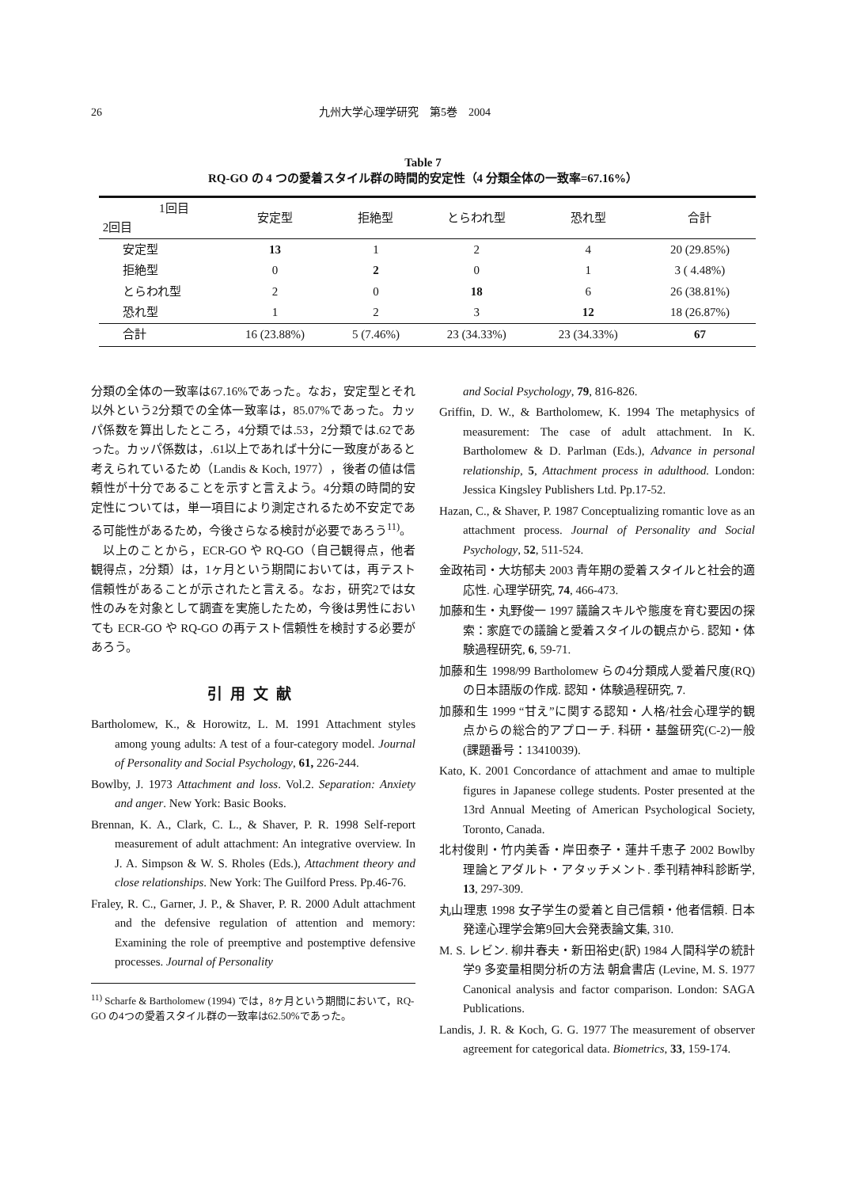26 九州大学心理学研究　第5巻　2004
Table 7
RQ-GO の 4 つの愛着スタイル群の時間的安定性（4 分類全体の一致率=67.16%）
| 1回目 2回目 | 安定型 | 拒絶型 | とらわれ型 | 恐れ型 | 合計 |
| --- | --- | --- | --- | --- | --- |
| 安定型 | 13 | 1 | 2 | 4 | 20 (29.85%) |
| 拒絶型 | 0 | 2 | 0 | 1 | 3 ( 4.48%) |
| とらわれ型 | 2 | 0 | 18 | 6 | 26 (38.81%) |
| 恐れ型 | 1 | 2 | 3 | 12 | 18 (26.87%) |
| 合計 | 16 (23.88%) | 5 (7.46%) | 23 (34.33%) | 23 (34.33%) | 67 |
分類の全体の一致率は67.16%であった。なお，安定型とそれ以外という2分類での全体一致率は，85.07%であった。カッパ係数を算出したところ，4分類では.53，2分類では.62であった。カッパ係数は，.61以上であれば十分に一致度があると考えられているため（Landis & Koch, 1977），後者の値は信頼性が十分であることを示すと言えよう。4分類の時間的安定性については，単一項目により測定されるため不安定である可能性があるため，今後さらなる検討が必要であろう<sup>11)</sup>。
以上のことから，ECR-GO や RQ-GO（自己観得点，他者観得点，2分類）は，1ヶ月という期間においては，再テスト信頼性があることが示されたと言える。なお，研究2では女性のみを対象として調査を実施したため，今後は男性においても ECR-GO や RQ-GO の再テスト信頼性を検討する必要があろう。
引用文献
Bartholomew, K., & Horowitz, L. M. 1991 Attachment styles among young adults: A test of a four-category model. Journal of Personality and Social Psychology, 61, 226-244.
Bowlby, J. 1973 Attachment and loss. Vol.2. Separation: Anxiety and anger. New York: Basic Books.
Brennan, K. A., Clark, C. L., & Shaver, P. R. 1998 Self-report measurement of adult attachment: An integrative overview. In J. A. Simpson & W. S. Rholes (Eds.), Attachment theory and close relationships. New York: The Guilford Press. Pp.46-76.
Fraley, R. C., Garner, J. P., & Shaver, P. R. 2000 Adult attachment and the defensive regulation of attention and memory: Examining the role of preemptive and postemptive defensive processes. Journal of Personality
<sup>11)</sup> Scharfe & Bartholomew (1994) では，8ヶ月という期間において，RQ-GO の4つの愛着スタイル群の一致率は62.50%であった。
and Social Psychology, 79, 816-826.
Griffin, D. W., & Bartholomew, K. 1994 The metaphysics of measurement: The case of adult attachment. In K. Bartholomew & D. Parlman (Eds.), Advance in personal relationship, 5, Attachment process in adulthood. London: Jessica Kingsley Publishers Ltd. Pp.17-52.
Hazan, C., & Shaver, P. 1987 Conceptualizing romantic love as an attachment process. Journal of Personality and Social Psychology, 52, 511-524.
金政祐司・大坊郁夫 2003 青年期の愛着スタイルと社会的適応性. 心理学研究, 74, 466-473.
加藤和生・丸野俊一 1997 議論スキルや態度を育む要因の探索：家庭での議論と愛着スタイルの観点から. 認知・体験過程研究, 6, 59-71.
加藤和生 1998/99 Bartholomew らの4分類成人愛着尺度(RQ)の日本語版の作成. 認知・体験過程研究, 7.
加藤和生 1999 “甘え”に関する認知・人格/社会心理学的観点からの総合的アプローチ. 科研・基盤研究(C-2)一般(課題番号：13410039).
Kato, K. 2001 Concordance of attachment and amae to multiple figures in Japanese college students. Poster presented at the 13rd Annual Meeting of American Psychological Society, Toronto, Canada.
北村俊則・竹内美香・岸田泰子・蓮井千恵子 2002 Bowlby 理論とアダルト・アタッチメント. 季刊精神科診断学, 13, 297-309.
丸山理恵 1998 女子学生の愛着と自己信頼・他者信頼. 日本発達心理学会第9回大会発表論文集, 310.
M. S. レビン. 柳井春夫・新田裕史(訳) 1984 人間科学の統計学9 多変量相関分析の方法 朝倉書店 (Levine, M. S. 1977 Canonical analysis and factor comparison. London: SAGA Publications.
Landis, J. R. & Koch, G. G. 1977 The measurement of observer agreement for categorical data. Biometrics, 33, 159-174.